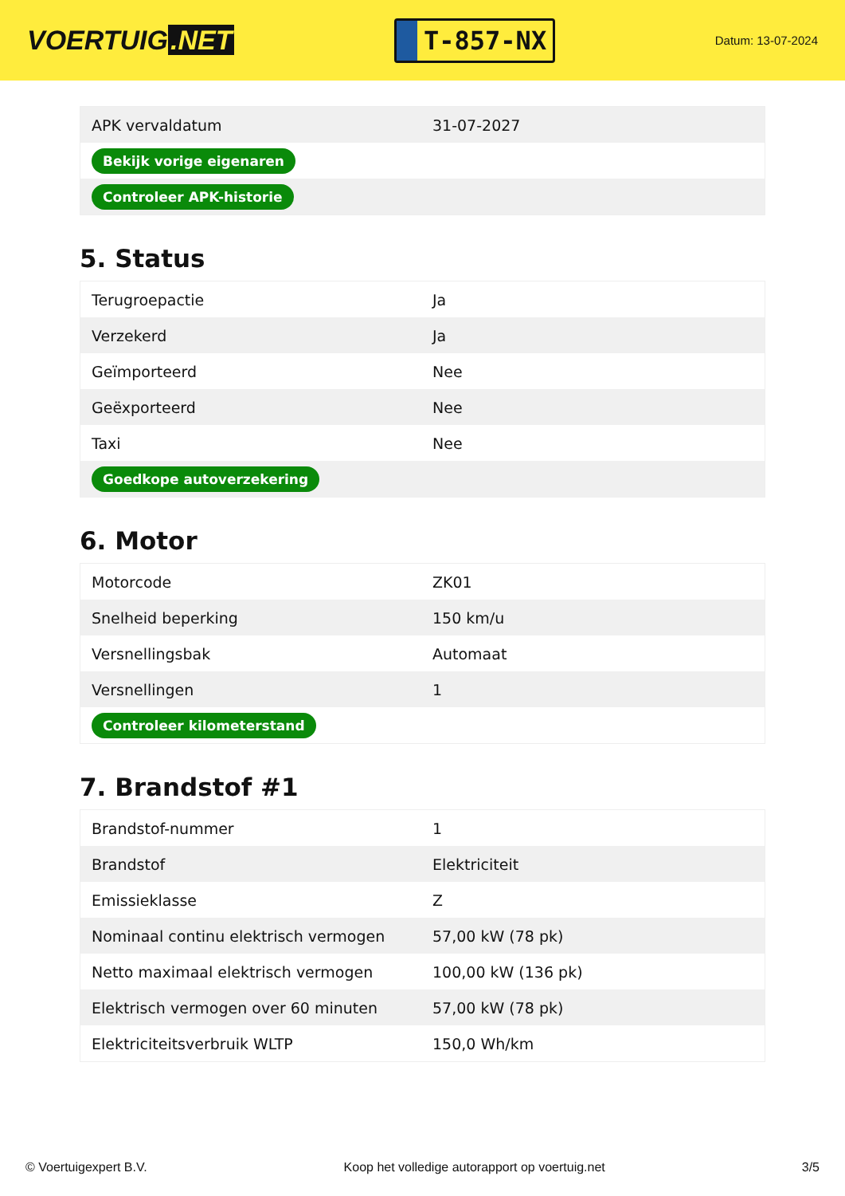VOERTUIG.NET
T-857-NX
Datum: 13-07-2024
| APK vervaldatum | 31-07-2027 |
| Bekijk vorige eigenaren | |
| Controleer APK-historie | |
5. Status
| Terugroepactie | Ja |
| Verzekerd | Ja |
| Geïmporteerd | Nee |
| Geëxporteerd | Nee |
| Taxi | Nee |
| Goedkope autoverzekering | |
6. Motor
| Motorcode | ZK01 |
| Snelheid beperking | 150 km/u |
| Versnellingsbak | Automaat |
| Versnellingen | 1 |
| Controleer kilometerstand | |
7. Brandstof #1
| Brandstof-nummer | 1 |
| Brandstof | Elektriciteit |
| Emissieklasse | Z |
| Nominaal continu elektrisch vermogen | 57,00 kW (78 pk) |
| Netto maximaal elektrisch vermogen | 100,00 kW (136 pk) |
| Elektrisch vermogen over 60 minuten | 57,00 kW (78 pk) |
| Elektriciteitsverbruik WLTP | 150,0 Wh/km |
© Voertuigexpert B.V. Koop het volledige autorapport op voertuig.net 3/5